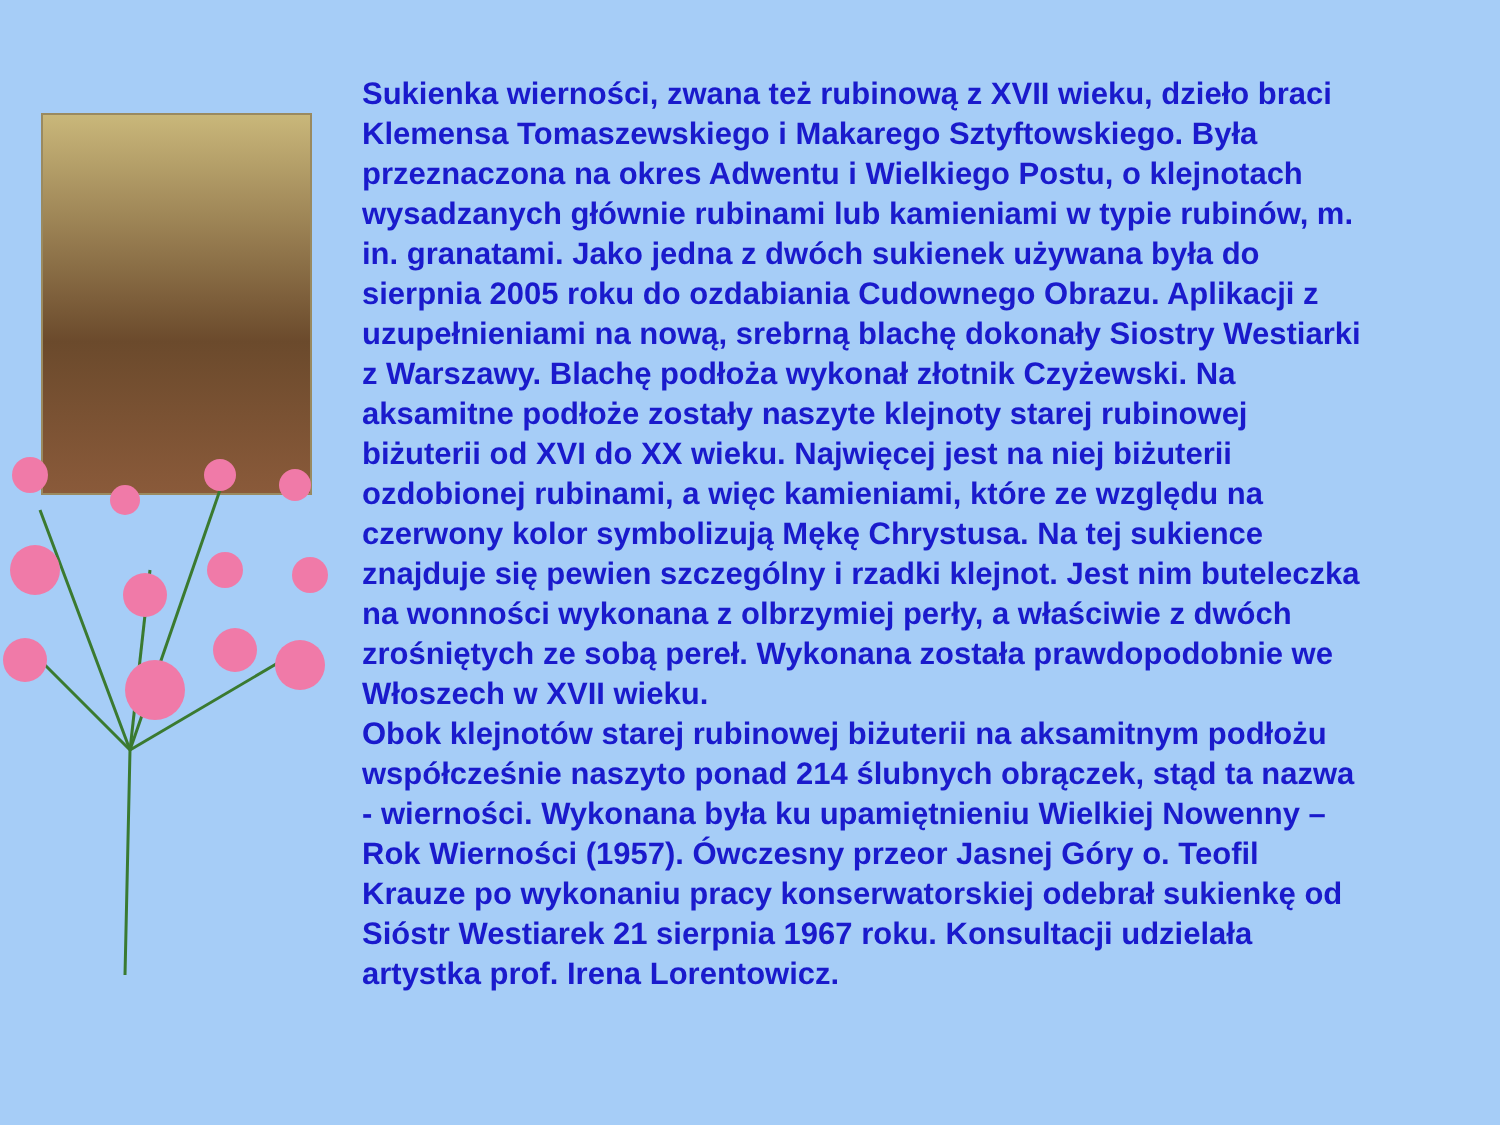Sukienka wierności, zwana też rubinową z XVII wieku, dzieło braci Klemensa Tomaszewskiego i Makarego Sztyftowskiego. Była przeznaczona na okres Adwentu i Wielkiego Postu, o klejnotach wysadzanych głównie rubinami lub kamieniami w typie rubinów, m. in. granatami. Jako jedna z dwóch sukienek używana była do sierpnia 2005 roku do ozdabiania Cudownego Obrazu. Aplikacji z uzupełnieniami na nową, srebrną blachę dokonały Siostry Westiarki z Warszawy. Blachę podłoża wykonał złotnik Czyżewski. Na aksamitne podłoże zostały naszyte klejnoty starej rubinowej biżuterii od XVI do XX wieku. Najwięcej jest na niej biżuterii ozdobionej rubinami, a więc kamieniami, które ze względu na czerwony kolor symbolizują Mękę Chrystusa. Na tej sukience znajduje się pewien szczególny i rzadki klejnot. Jest nim buteleczka na wonności wykonana z olbrzymiej perły, a właściwie z dwóch zrośniętych ze sobą pereł. Wykonana została prawdopodobnie we Włoszech w XVII wieku.
Obok klejnotów starej rubinowej biżuterii na aksamitnym podłożu współcześnie naszyto ponad 214 ślubnych obrączek, stąd ta nazwa - wierności. Wykonana była ku upamiętnieniu Wielkiej Nowenny – Rok Wierności (1957). Ówczesny przeor Jasnej Góry o. Teofil Krauze po wykonaniu pracy konserwatorskiej odebrał sukienkę od Sióstr Westiarek 21 sierpnia 1967 roku. Konsultacji udzielała artystka prof. Irena Lorentowicz.